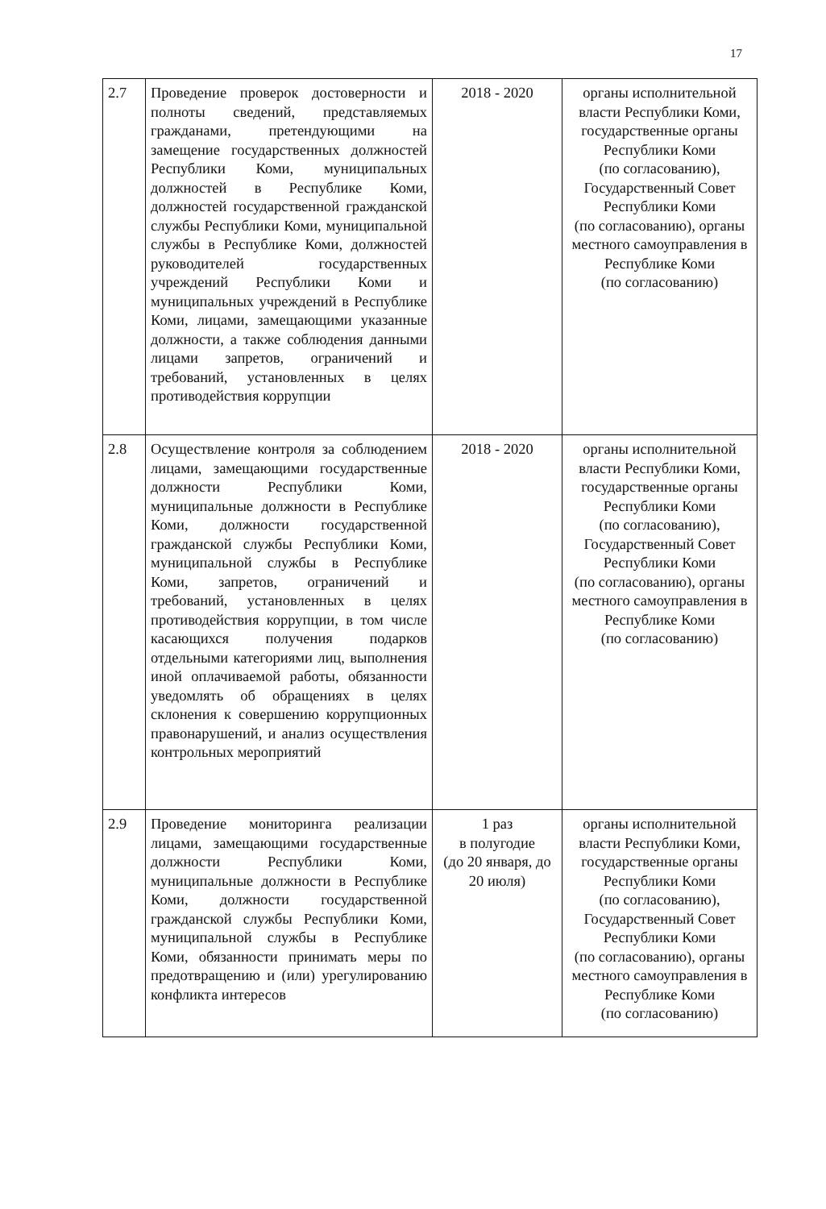17
| 2.7 | Проведение проверок достоверности и полноты сведений, представляемых гражданами, претендующими на замещение государственных должностей Республики Коми, муниципальных должностей в Республике Коми, должностей государственной гражданской службы Республики Коми, муниципальной службы в Республике Коми, должностей руководителей государственных учреждений Республики Коми и муниципальных учреждений в Республике Коми, лицами, замещающими указанные должности, а также соблюдения данными лицами запретов, ограничений и требований, установленных в целях противодействия коррупции | 2018 - 2020 | органы исполнительной власти Республики Коми, государственные органы Республики Коми (по согласованию), Государственный Совет Республики Коми (по согласованию), органы местного самоуправления в Республике Коми (по согласованию) |
| 2.8 | Осуществление контроля за соблюдением лицами, замещающими государственные должности Республики Коми, муниципальные должности в Республике Коми, должности государственной гражданской службы Республики Коми, муниципальной службы в Республике Коми, запретов, ограничений и требований, установленных в целях противодействия коррупции, в том числе касающихся получения подарков отдельными категориями лиц, выполнения иной оплачиваемой работы, обязанности уведомлять об обращениях в целях склонения к совершению коррупционных правонарушений, и анализ осуществления контрольных мероприятий | 2018 - 2020 | органы исполнительной власти Республики Коми, государственные органы Республики Коми (по согласованию), Государственный Совет Республики Коми (по согласованию), органы местного самоуправления в Республике Коми (по согласованию) |
| 2.9 | Проведение мониторинга реализации лицами, замещающими государственные должности Республики Коми, муниципальные должности в Республике Коми, должности государственной гражданской службы Республики Коми, муниципальной службы в Республике Коми, обязанности принимать меры по предотвращению и (или) урегулированию конфликта интересов | 1 раз в полугодие (до 20 января, до 20 июля) | органы исполнительной власти Республики Коми, государственные органы Республики Коми (по согласованию), Государственный Совет Республики Коми (по согласованию), органы местного самоуправления в Республике Коми (по согласованию) |